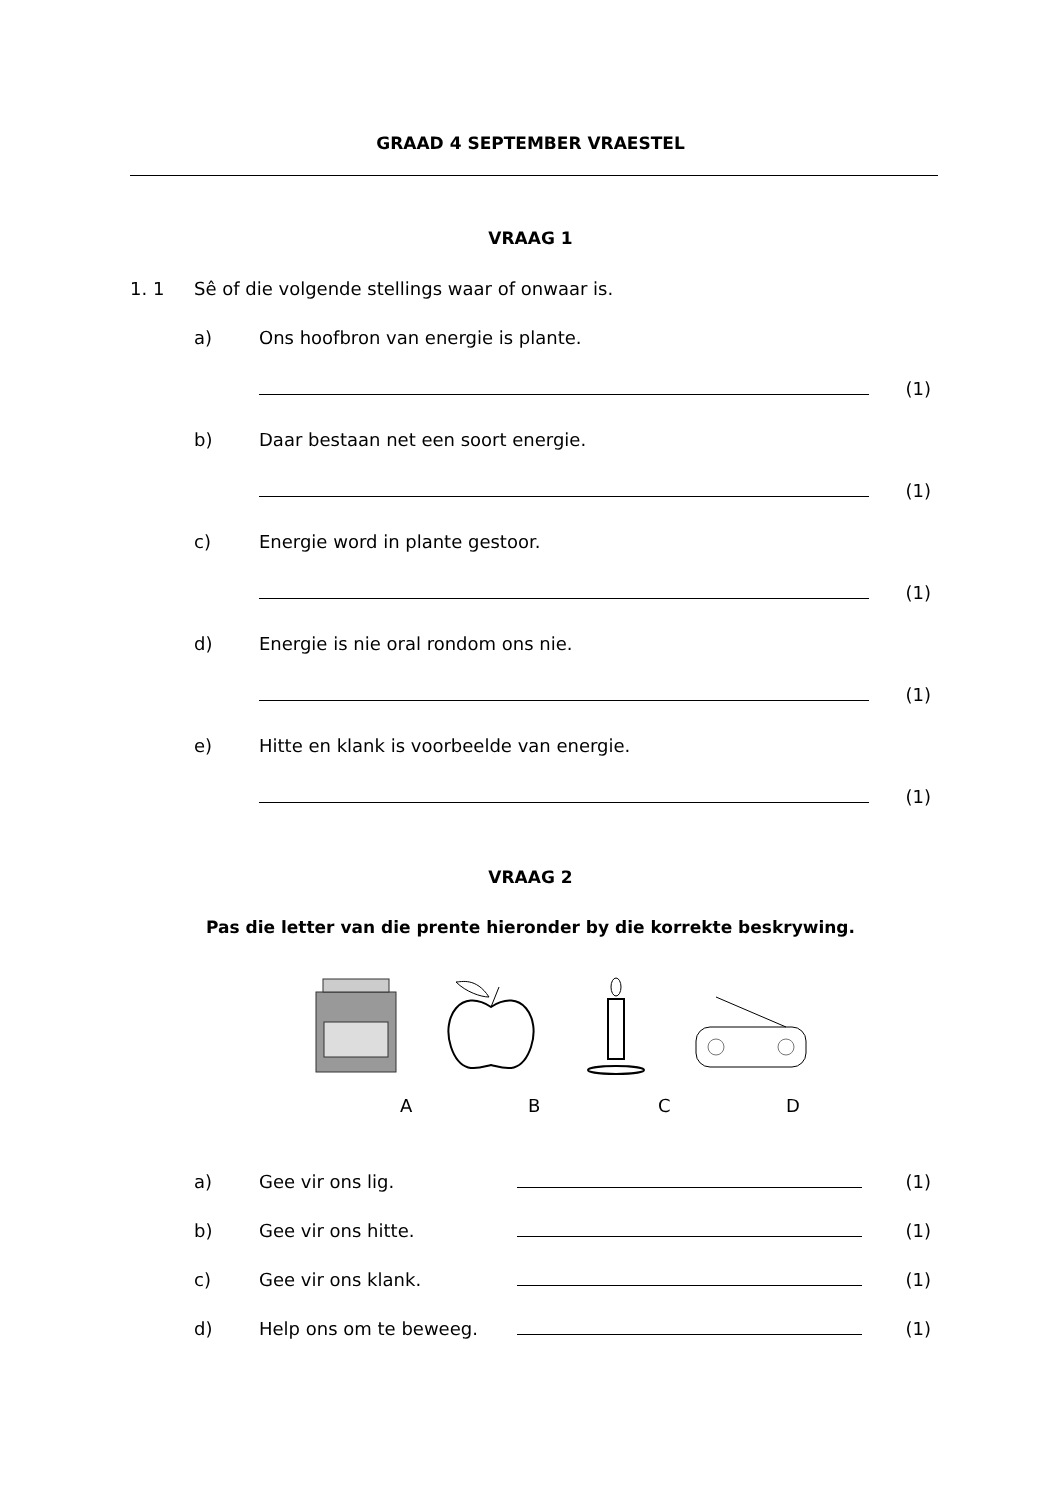GRAAD 4 SEPTEMBER VRAESTEL
VRAAG 1
1. 1 Sê of die volgende stellings waar of onwaar is.
a) Ons hoofbron van energie is plante.
(1)
b) Daar bestaan net een soort energie.
(1)
c) Energie word in plante gestoor.
(1)
d) Energie is nie oral rondom ons nie.
(1)
e) Hitte en klank is voorbeelde van energie.
(1)
VRAAG 2
Pas die letter van die prente hieronder by die korrekte beskrywing.
ABCD
a) Gee vir ons lig. (1)
b) Gee vir ons hitte. (1)
c) Gee vir ons klank. (1)
d) Help ons om te beweeg. (1)